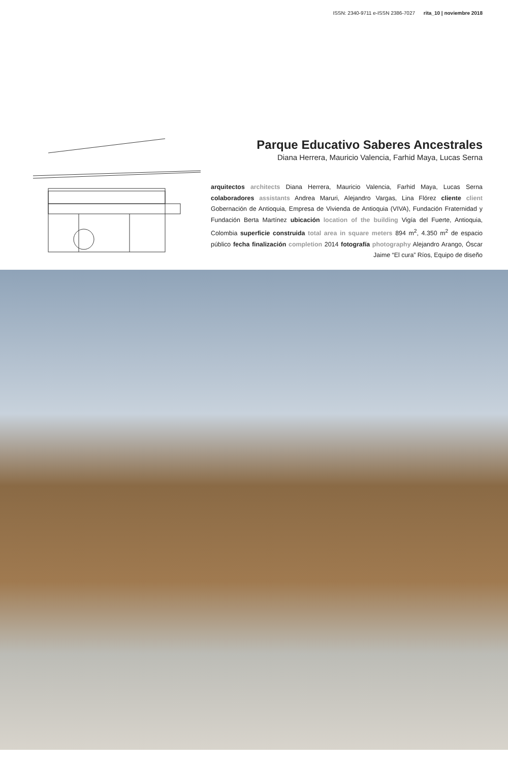ISSN: 2340-9711 e-ISSN 2386-7027 rita_10 | noviembre 2018
Parque Educativo Saberes Ancestrales
Diana Herrera, Mauricio Valencia, Farhid Maya, Lucas Serna
arquitectos architects Diana Herrera, Mauricio Valencia, Farhid Maya, Lucas Serna colaboradores assistants Andrea Maruri, Alejandro Vargas, Lina Flórez cliente client Gobernación de Antioquia, Empresa de Vivienda de Antioquia (VIVA), Fundación Fraternidad y Fundación Berta Martínez ubicación location of the building Vigía del Fuerte, Antioquia, Colombia superficie construida total area in square meters 894 m<sup>2</sup>, 4.350 m<sup>2</sup> de espacio público fecha finalización completion 2014 fotografía photography Alejandro Arango, Óscar Jaime “El cura” Ríos, Equipo de diseño